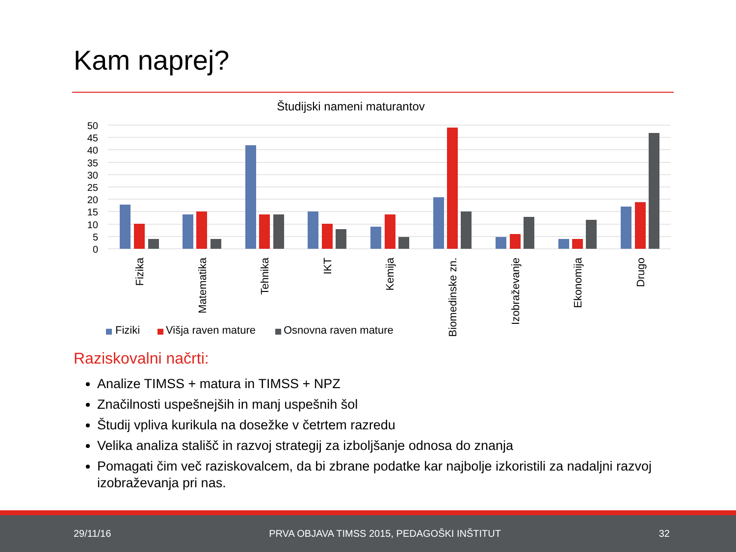Kam naprej?
Študijski nameni maturantov
50
45
40
35
30
25
20
15
10
5
0
Fizika
Matematika
Tehnika
IKT
Kemija
Biomedinske zn.
Izobraževanje
Ekonomija
Drugo
Fiziki
Višja raven mature
Osnovna raven mature
Raziskovalni načrti:
Analize TIMSS + matura in TIMSS + NPZ
Značilnosti uspešnejših in manj uspešnih šol
Študij vpliva kurikula na dosežke v četrtem razredu
Velika analiza stališč in razvoj strategij za izboljšanje odnosa do znanja
Pomagati čim več raziskovalcem, da bi zbrane podatke kar najbolje izkoristili za nadaljni razvoj izobraževanja pri nas.
29/11/16 PRVA OBJAVA TIMSS 2015, PEDAGOŠKI INŠTITUT 32